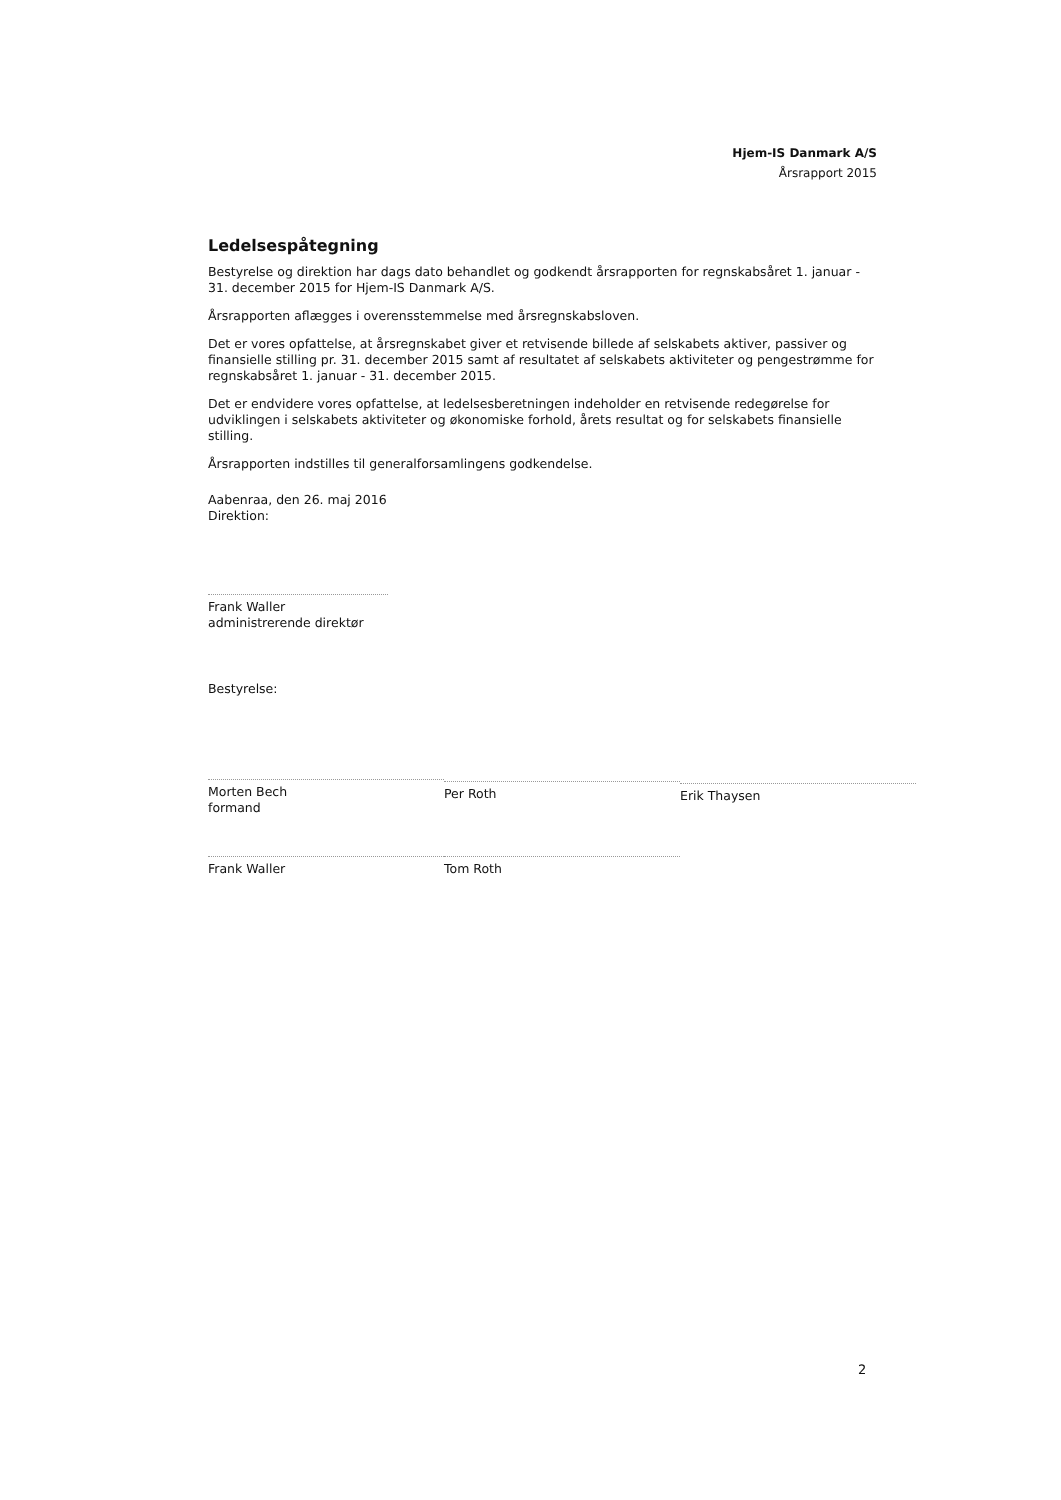Hjem-IS Danmark A/S
Årsrapport 2015
Ledelsespåtegning
Bestyrelse og direktion har dags dato behandlet og godkendt årsrapporten for regnskabsåret 1. januar - 31. december 2015 for Hjem-IS Danmark A/S.
Årsrapporten aflægges i overensstemmelse med årsregnskabsloven.
Det er vores opfattelse, at årsregnskabet giver et retvisende billede af selskabets aktiver, passiver og finansielle stilling pr. 31. december 2015 samt af resultatet af selskabets aktiviteter og pengestrømme for regnskabsåret 1. januar - 31. december 2015.
Det er endvidere vores opfattelse, at ledelsesberetningen indeholder en retvisende redegørelse for udviklingen i selskabets aktiviteter og økonomiske forhold, årets resultat og for selskabets finansielle stilling.
Årsrapporten indstilles til generalforsamlingens godkendelse.
Aabenraa, den 26. maj 2016
Direktion:
Frank Waller
administrerende direktør
Bestyrelse:
Morten Bech
formand
Per Roth Erik Thaysen
Frank Waller Tom Roth
2